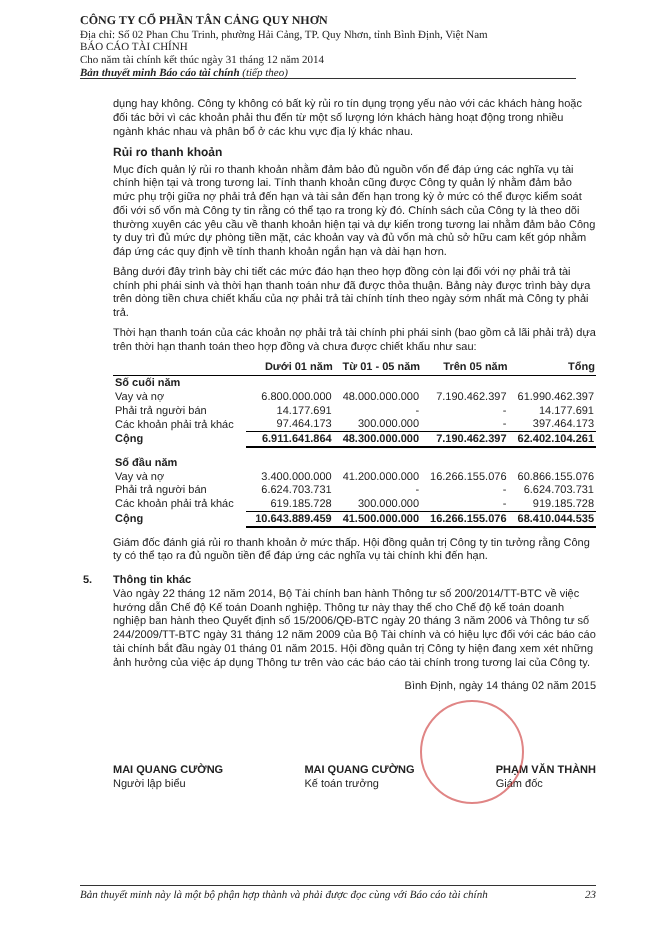CÔNG TY CỔ PHẦN TÂN CẢNG QUY NHƠN
Địa chỉ: Số 02 Phan Chu Trinh, phường Hải Cảng, TP. Quy Nhơn, tỉnh Bình Định, Việt Nam
BÁO CÁO TÀI CHÍNH
Cho năm tài chính kết thúc ngày 31 tháng 12 năm 2014
Bản thuyết minh Báo cáo tài chính (tiếp theo)
dụng hay không. Công ty không có bất kỳ rủi ro tín dụng trọng yếu nào với các khách hàng hoặc đối tác bởi vì các khoản phải thu đến từ một số lượng lớn khách hàng hoạt động trong nhiều ngành khác nhau và phân bổ ở các khu vực địa lý khác nhau.
Rủi ro thanh khoản
Mục đích quản lý rủi ro thanh khoản nhằm đảm bảo đủ nguồn vốn để đáp ứng các nghĩa vụ tài chính hiện tại và trong tương lai. Tính thanh khoản cũng được Công ty quản lý nhằm đảm bảo mức phụ trội giữa nợ phải trả đến hạn và tài sản đến hạn trong kỳ ở mức có thể được kiểm soát đối với số vốn mà Công ty tin rằng có thể tạo ra trong kỳ đó. Chính sách của Công ty là theo dõi thường xuyên các yêu cầu về thanh khoản hiện tại và dự kiến trong tương lai nhằm đảm bảo Công ty duy trì đủ mức dự phòng tiền mặt, các khoản vay và đủ vốn mà chủ sở hữu cam kết góp nhằm đáp ứng các quy định về tính thanh khoản ngắn hạn và dài hạn hơn.
Bảng dưới đây trình bày chi tiết các mức đáo hạn theo hợp đồng còn lại đối với nợ phải trả tài chính phi phái sinh và thời hạn thanh toán như đã được thỏa thuận. Bảng này được trình bày dựa trên dòng tiền chưa chiết khấu của nợ phải trả tài chính tính theo ngày sớm nhất mà Công ty phải trả.
Thời hạn thanh toán của các khoản nợ phải trả tài chính phi phái sinh (bao gồm cả lãi phải trả) dựa trên thời hạn thanh toán theo hợp đồng và chưa được chiết khấu như sau:
| | Dưới 01 năm | Từ 01 - 05 năm | Trên 05 năm | Tổng |
| --- | --- | --- | --- | --- |
| Số cuối năm | | | | |
| Vay và nợ | 6.800.000.000 | 48.000.000.000 | 7.190.462.397 | 61.990.462.397 |
| Phải trả người bán | 14.177.691 | - | - | 14.177.691 |
| Các khoản phải trả khác | 97.464.173 | 300.000.000 | - | 397.464.173 |
| Cộng | 6.911.641.864 | 48.300.000.000 | 7.190.462.397 | 62.402.104.261 |
| Số đầu năm | | | | |
| Vay và nợ | 3.400.000.000 | 41.200.000.000 | 16.266.155.076 | 60.866.155.076 |
| Phải trả người bán | 6.624.703.731 | - | - | 6.624.703.731 |
| Các khoản phải trả khác | 619.185.728 | 300.000.000 | - | 919.185.728 |
| Cộng | 10.643.889.459 | 41.500.000.000 | 16.266.155.076 | 68.410.044.535 |
Giám đốc đánh giá rủi ro thanh khoản ở mức thấp. Hội đồng quản trị Công ty tin tưởng rằng Công ty có thể tạo ra đủ nguồn tiền để đáp ứng các nghĩa vụ tài chính khi đến hạn.
5. Thông tin khác
Vào ngày 22 tháng 12 năm 2014, Bộ Tài chính ban hành Thông tư số 200/2014/TT-BTC về việc hướng dẫn Chế độ Kế toán Doanh nghiệp. Thông tư này thay thế cho Chế độ kế toán doanh nghiệp ban hành theo Quyết định số 15/2006/QĐ-BTC ngày 20 tháng 3 năm 2006 và Thông tư số 244/2009/TT-BTC ngày 31 tháng 12 năm 2009 của Bộ Tài chính và có hiệu lực đối với các báo cáo tài chính bắt đầu ngày 01 tháng 01 năm 2015. Hội đồng quản trị Công ty hiện đang xem xét những ảnh hưởng của việc áp dụng Thông tư trên vào các báo cáo tài chính trong tương lai của Công ty.
Bình Định, ngày 14 tháng 02 năm 2015
MAI QUANG CƯỜNG
Người lập biểu
MAI QUANG CƯỜNG
Kế toán trưởng
PHẠM VĂN THÀNH
Giám đốc
Bản thuyết minh này là một bộ phận hợp thành và phải được đọc cùng với Báo cáo tài chính 23